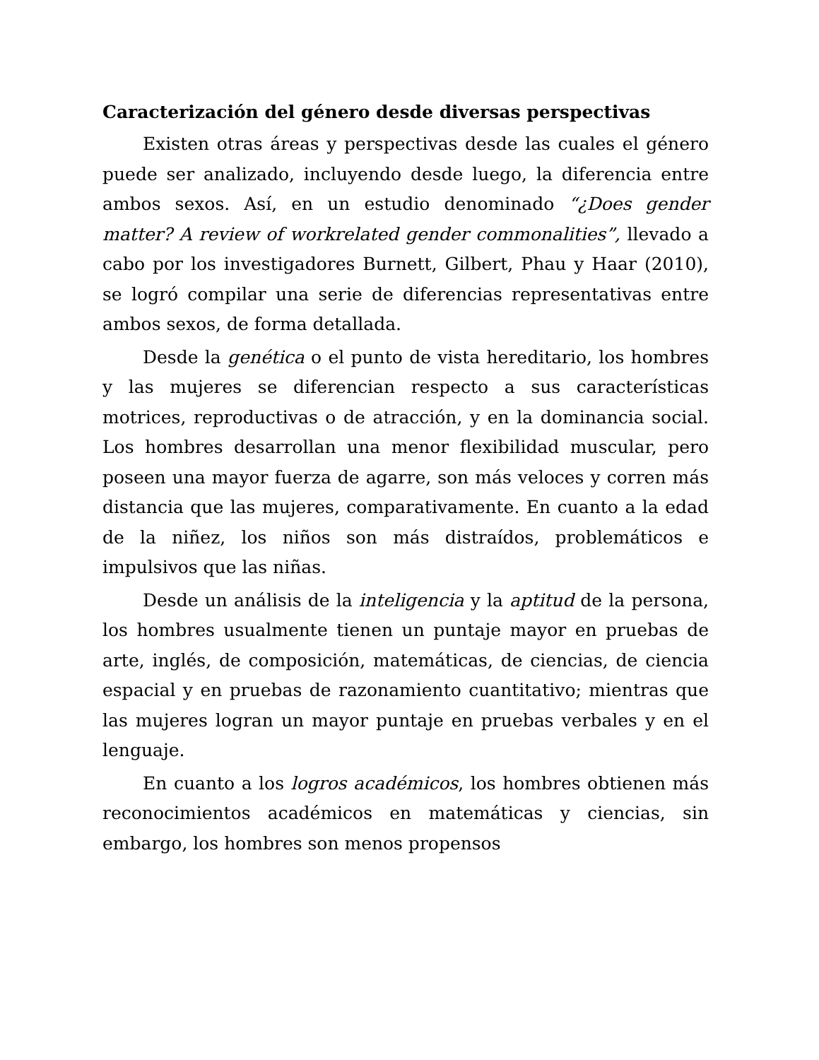Caracterización del género desde diversas perspectivas
Existen otras áreas y perspectivas desde las cuales el género puede ser analizado, incluyendo desde luego, la diferencia entre ambos sexos. Así, en un estudio denominado “¿Does gender matter? A review of workrelated gender commonalities”, llevado a cabo por los investigadores Burnett, Gilbert, Phau y Haar (2010), se logró compilar una serie de diferencias representativas entre ambos sexos, de forma detallada.
Desde la genética o el punto de vista hereditario, los hombres y las mujeres se diferencian respecto a sus características motrices, reproductivas o de atracción, y en la dominancia social. Los hombres desarrollan una menor flexibilidad muscular, pero poseen una mayor fuerza de agarre, son más veloces y corren más distancia que las mujeres, comparativamente. En cuanto a la edad de la niñez, los niños son más distraídos, problemáticos e impulsivos que las niñas.
Desde un análisis de la inteligencia y la aptitud de la persona, los hombres usualmente tienen un puntaje mayor en pruebas de arte, inglés, de composición, matemáticas, de ciencias, de ciencia espacial y en pruebas de razonamiento cuantitativo; mientras que las mujeres logran un mayor puntaje en pruebas verbales y en el lenguaje.
En cuanto a los logros académicos, los hombres obtienen más reconocimientos académicos en matemáticas y ciencias, sin embargo, los hombres son menos propensos